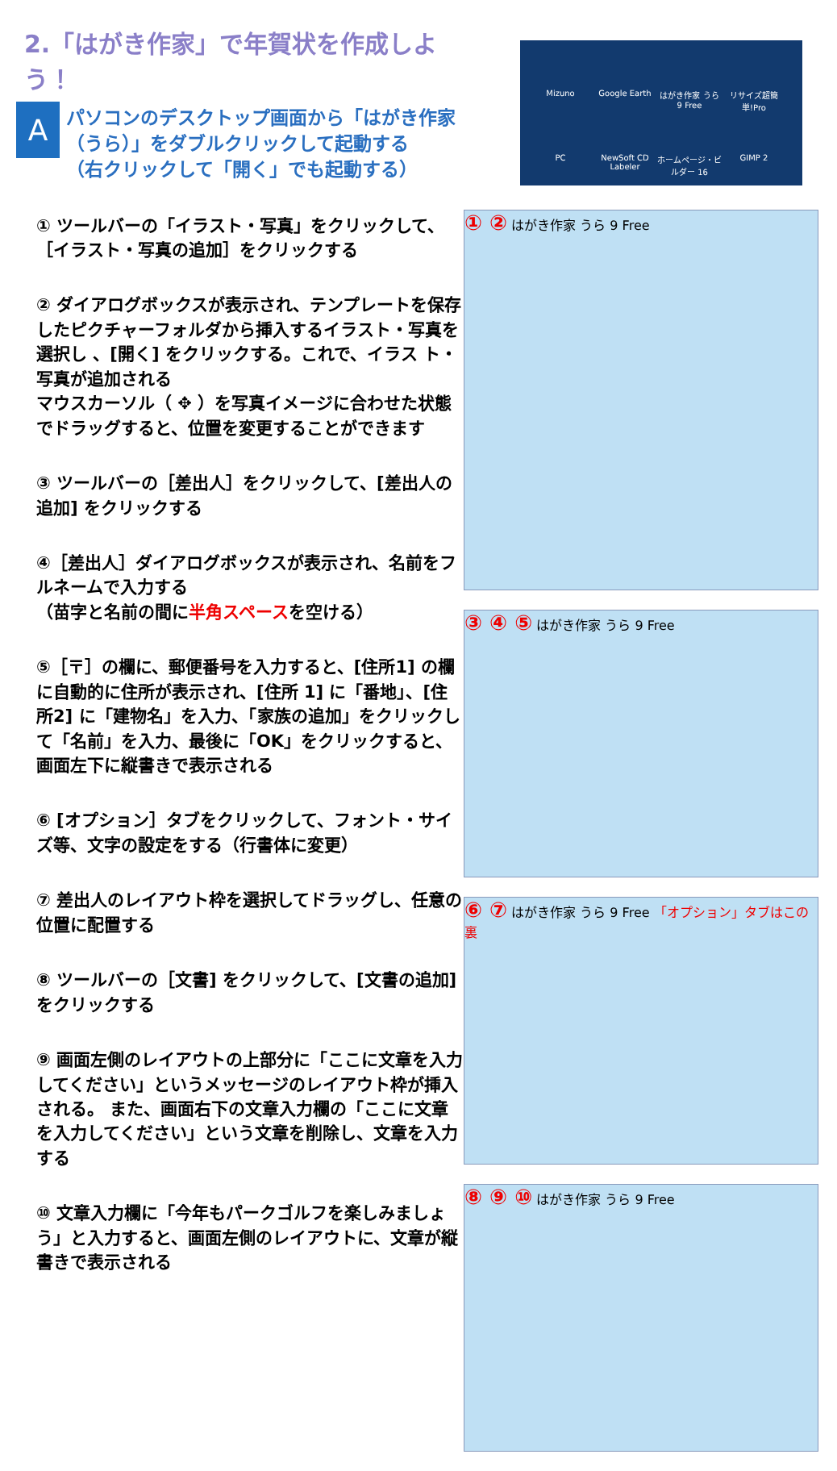2.「はがき作家」で年賀状を作成しよう！
A
パソコンのデスクトップ画面から「はがき作家（うら）」をダブルクリックして起動する
（右クリックして「開く」でも起動する）
① ツールバーの「イラスト・写真」をクリックして、［イラスト・写真の追加］をクリックする
② ダイアログボックスが表示され、テンプレートを保存したピクチャーフォルダから挿入するイラスト・写真を選択し 、[開く] をクリックする。これで、イラス ト・写真が追加される
マウスカーソル（ ✥ ）を写真イメージに合わせた状態でドラッグすると、位置を変更することができます
③ ツールバーの［差出人］をクリックして、[差出人の追加] をクリックする
④［差出人］ダイアログボックスが表示され、名前をフルネームで入力する
（苗字と名前の間に半角スペースを空ける）
⑤［〒］の欄に、郵便番号を入力すると、[住所1] の欄に自動的に住所が表示され、[住所 1] に「番地」、[住所2] に「建物名」を入力、「家族の追加」をクリックして「名前」を入力、最後に「OK」をクリックすると、画面左下に縦書きで表示される
⑥ [オプション］タブをクリックして、フォント・サイズ等、文字の設定をする（行書体に変更）
⑦ 差出人のレイアウト枠を選択してドラッグし、任意の位置に配置する
⑧ ツールバーの［文書] をクリックして、[文書の追加] をクリックする
⑨ 画面左側のレイアウトの上部分に「ここに文章を入力してください」というメッセージのレイアウト枠が挿入される。 また、画面右下の文章入力欄の「ここに文章を入力してください」という文章を削除し、文章を入力する
⑩ 文章入力欄に「今年もパークゴルフを楽しみましょ う」と入力すると、画面左側のレイアウトに、文章が縦書きで表示される
Mizuno Google Earth はがき作家 うら 9 Free リサイズ超簡単!Pro PC NewSoft CD Labeler ホームページ・ビルダー 16 GIMP 2
① ② はがき作家 うら 9 Free
③ ④ ⑤ はがき作家 うら 9 Free
⑥ ⑦ はがき作家 うら 9 Free 「オプション」タブはこの裏
⑧ ⑨ ⑩ はがき作家 うら 9 Free